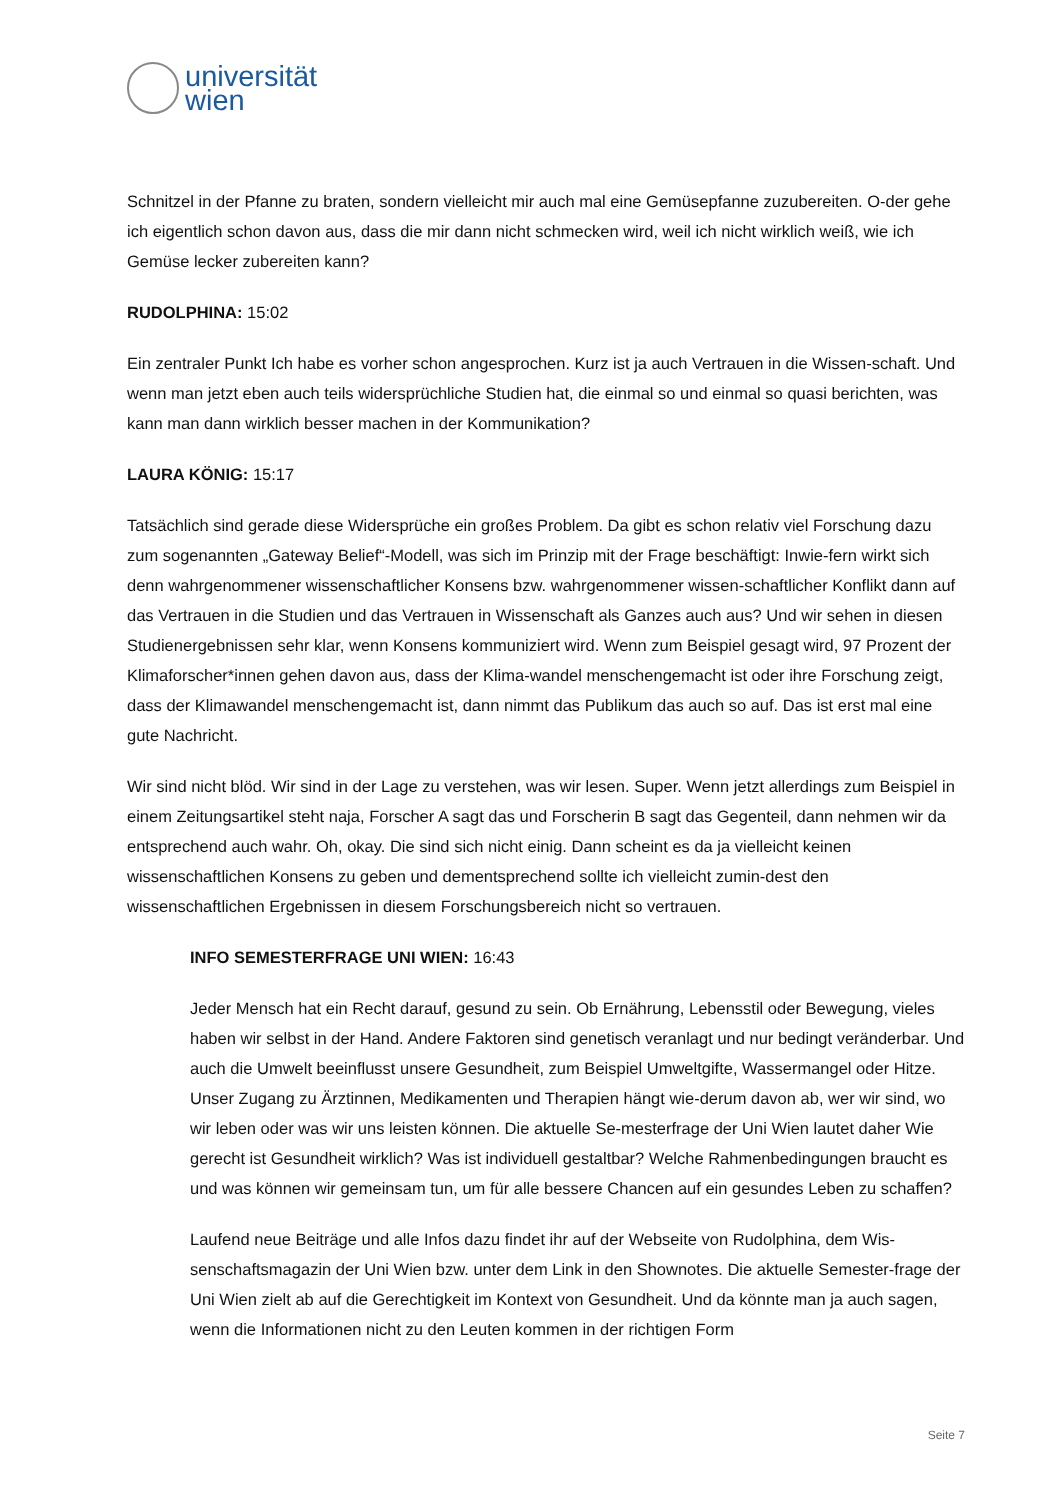universität
wien
Schnitzel in der Pfanne zu braten, sondern vielleicht mir auch mal eine Gemüsepfanne zuzubereiten. O-der gehe ich eigentlich schon davon aus, dass die mir dann nicht schmecken wird, weil ich nicht wirklich weiß, wie ich Gemüse lecker zubereiten kann?
RUDOLPHINA: 15:02
Ein zentraler Punkt Ich habe es vorher schon angesprochen. Kurz ist ja auch Vertrauen in die Wissen-schaft. Und wenn man jetzt eben auch teils widersprüchliche Studien hat, die einmal so und einmal so quasi berichten, was kann man dann wirklich besser machen in der Kommunikation?
LAURA KÖNIG: 15:17
Tatsächlich sind gerade diese Widersprüche ein großes Problem. Da gibt es schon relativ viel Forschung dazu zum sogenannten „Gateway Belief“-Modell, was sich im Prinzip mit der Frage beschäftigt: Inwie-fern wirkt sich denn wahrgenommener wissenschaftlicher Konsens bzw. wahrgenommener wissen-schaftlicher Konflikt dann auf das Vertrauen in die Studien und das Vertrauen in Wissenschaft als Ganzes auch aus? Und wir sehen in diesen Studienergebnissen sehr klar, wenn Konsens kommuniziert wird. Wenn zum Beispiel gesagt wird, 97 Prozent der Klimaforscher*innen gehen davon aus, dass der Klima-wandel menschengemacht ist oder ihre Forschung zeigt, dass der Klimawandel menschengemacht ist, dann nimmt das Publikum das auch so auf. Das ist erst mal eine gute Nachricht.
Wir sind nicht blöd. Wir sind in der Lage zu verstehen, was wir lesen. Super. Wenn jetzt allerdings zum Beispiel in einem Zeitungsartikel steht naja, Forscher A sagt das und Forscherin B sagt das Gegenteil, dann nehmen wir da entsprechend auch wahr. Oh, okay. Die sind sich nicht einig. Dann scheint es da ja vielleicht keinen wissenschaftlichen Konsens zu geben und dementsprechend sollte ich vielleicht zumin-dest den wissenschaftlichen Ergebnissen in diesem Forschungsbereich nicht so vertrauen.
INFO SEMESTERFRAGE UNI WIEN: 16:43
Jeder Mensch hat ein Recht darauf, gesund zu sein. Ob Ernährung, Lebensstil oder Bewegung, vieles haben wir selbst in der Hand. Andere Faktoren sind genetisch veranlagt und nur bedingt veränderbar. Und auch die Umwelt beeinflusst unsere Gesundheit, zum Beispiel Umweltgifte, Wassermangel oder Hitze. Unser Zugang zu Ärztinnen, Medikamenten und Therapien hängt wie-derum davon ab, wer wir sind, wo wir leben oder was wir uns leisten können. Die aktuelle Se-mesterfrage der Uni Wien lautet daher Wie gerecht ist Gesundheit wirklich? Was ist individuell gestaltbar? Welche Rahmenbedingungen braucht es und was können wir gemeinsam tun, um für alle bessere Chancen auf ein gesundes Leben zu schaffen?
Laufend neue Beiträge und alle Infos dazu findet ihr auf der Webseite von Rudolphina, dem Wis-senschaftsmagazin der Uni Wien bzw. unter dem Link in den Shownotes. Die aktuelle Semester-frage der Uni Wien zielt ab auf die Gerechtigkeit im Kontext von Gesundheit. Und da könnte man ja auch sagen, wenn die Informationen nicht zu den Leuten kommen in der richtigen Form
Seite 7